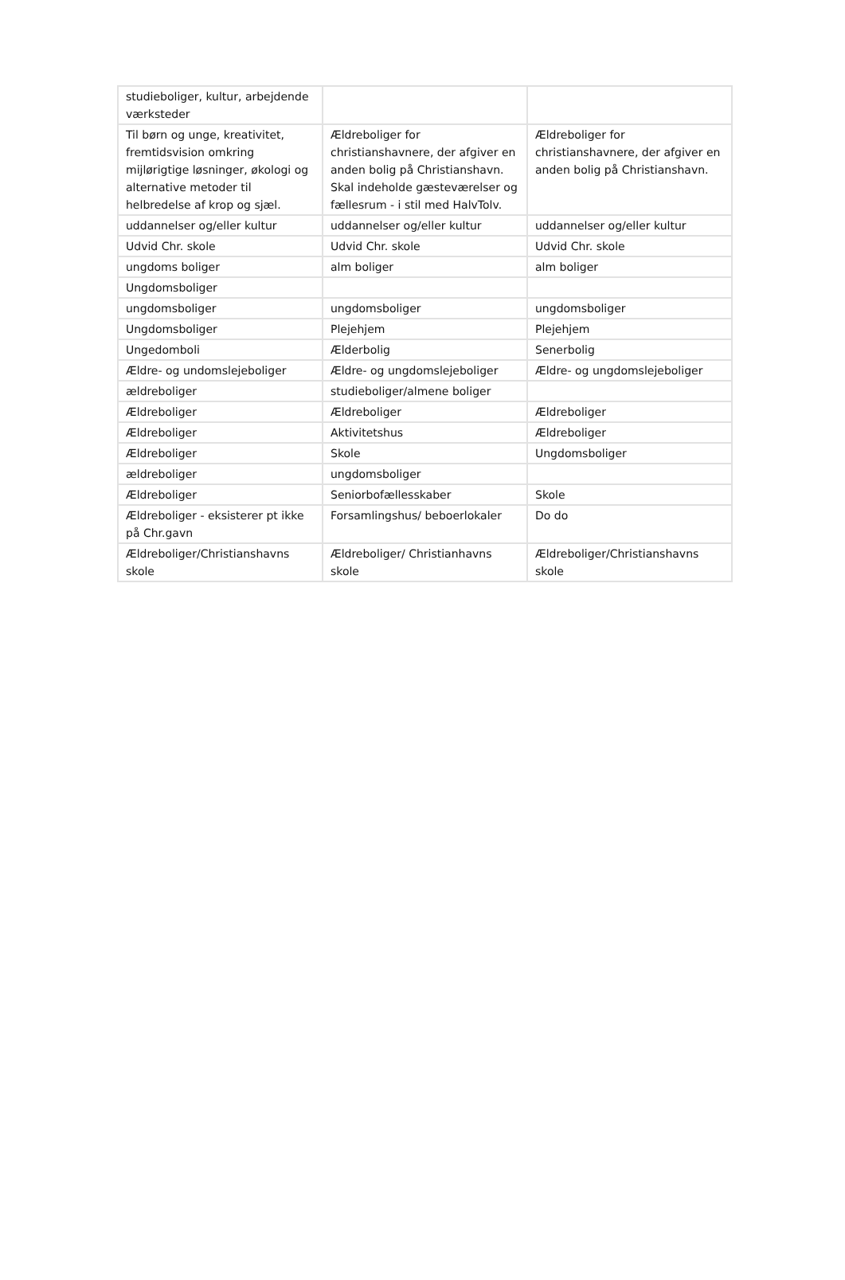| studieboliger, kultur, arbejdende værksteder | | |
| Til børn og unge, kreativitet, fremtidsvision omkring mijlørigtige løsninger, økologi og alternative metoder til helbredelse af krop og sjæl. | Ældreboliger for christianshavnere, der afgiver en anden bolig på Christianshavn. Skal indeholde gæsteværelser og fællesrum - i stil med HalvTolv. | Ældreboliger for christianshavnere, der afgiver en anden bolig på Christianshavn. |
| uddannelser og/eller kultur | uddannelser og/eller kultur | uddannelser og/eller kultur |
| Udvid Chr. skole | Udvid Chr. skole | Udvid Chr. skole |
| ungdoms boliger | alm boliger | alm boliger |
| Ungdomsboliger | | |
| ungdomsboliger | ungdomsboliger | ungdomsboliger |
| Ungdomsboliger | Plejehjem | Plejehjem |
| Ungedomboli | Ælderbolig | Senerbolig |
| Ældre- og undomslejeboliger | Ældre- og ungdomslejeboliger | Ældre- og ungdomslejeboliger |
| ældreboliger | studieboliger/almene boliger | |
| Ældreboliger | Ældreboliger | Ældreboliger |
| Ældreboliger | Aktivitetshus | Ældreboliger |
| Ældreboliger | Skole | Ungdomsboliger |
| ældreboliger | ungdomsboliger | |
| Ældreboliger | Seniorbofællesskaber | Skole |
| Ældreboliger - eksisterer pt ikke på Chr.gavn | Forsamlingshus/ beboerlokaler | Do do |
| Ældreboliger/Christianshavns skole | Ældreboliger/ Christianhavns skole | Ældreboliger/Christianshavns skole |